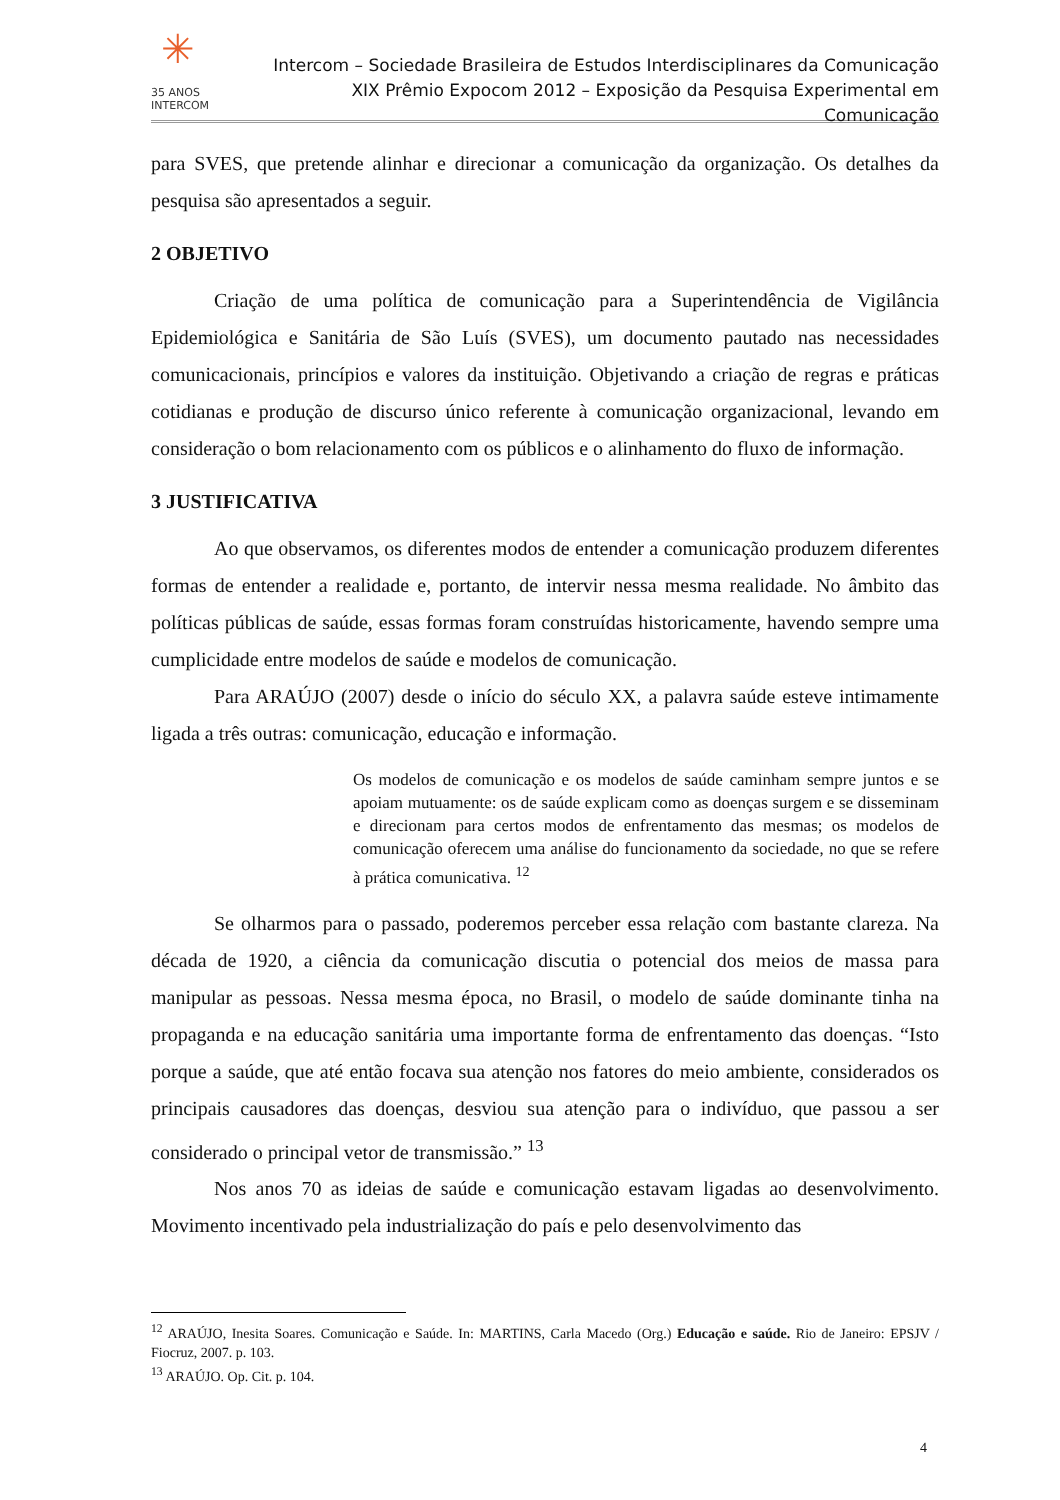✳ 35 ANOS
INTERCOM
Intercom – Sociedade Brasileira de Estudos Interdisciplinares da Comunicação
XIX Prêmio Expocom 2012 – Exposição da Pesquisa Experimental em Comunicação
para SVES, que pretende alinhar e direcionar a comunicação da organização. Os detalhes da pesquisa são apresentados a seguir.
2 OBJETIVO
Criação de uma política de comunicação para a Superintendência de Vigilância Epidemiológica e Sanitária de São Luís (SVES), um documento pautado nas necessidades comunicacionais, princípios e valores da instituição. Objetivando a criação de regras e práticas cotidianas e produção de discurso único referente à comunicação organizacional, levando em consideração o bom relacionamento com os públicos e o alinhamento do fluxo de informação.
3 JUSTIFICATIVA
Ao que observamos, os diferentes modos de entender a comunicação produzem diferentes formas de entender a realidade e, portanto, de intervir nessa mesma realidade. No âmbito das políticas públicas de saúde, essas formas foram construídas historicamente, havendo sempre uma cumplicidade entre modelos de saúde e modelos de comunicação.
Para ARAÚJO (2007) desde o início do século XX, a palavra saúde esteve intimamente ligada a três outras: comunicação, educação e informação.
Os modelos de comunicação e os modelos de saúde caminham sempre juntos e se apoiam mutuamente: os de saúde explicam como as doenças surgem e se disseminam e direcionam para certos modos de enfrentamento das mesmas; os modelos de comunicação oferecem uma análise do funcionamento da sociedade, no que se refere à prática comunicativa. <sup>12</sup>
Se olharmos para o passado, poderemos perceber essa relação com bastante clareza. Na década de 1920, a ciência da comunicação discutia o potencial dos meios de massa para manipular as pessoas. Nessa mesma época, no Brasil, o modelo de saúde dominante tinha na propaganda e na educação sanitária uma importante forma de enfrentamento das doenças. “Isto porque a saúde, que até então focava sua atenção nos fatores do meio ambiente, considerados os principais causadores das doenças, desviou sua atenção para o indivíduo, que passou a ser considerado o principal vetor de transmissão.” <sup>13</sup>
Nos anos 70 as ideias de saúde e comunicação estavam ligadas ao desenvolvimento. Movimento incentivado pela industrialização do país e pelo desenvolvimento das
<sup>12</sup> ARAÚJO, Inesita Soares. Comunicação e Saúde. In: MARTINS, Carla Macedo (Org.) Educação e saúde. Rio de Janeiro: EPSJV / Fiocruz, 2007. p. 103.
<sup>13</sup> ARAÚJO. Op. Cit. p. 104.
4